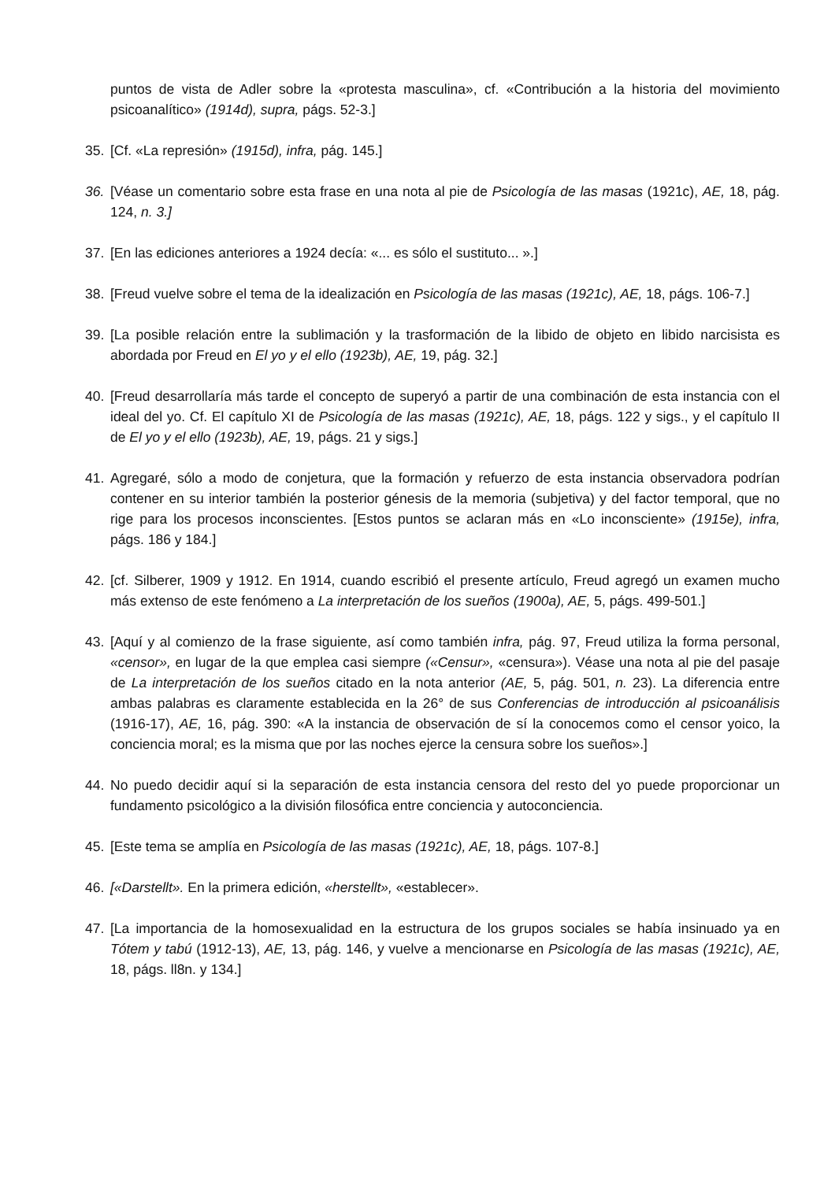puntos de vista de Adler sobre la «protesta masculina», cf. «Contribución a la historia del movimiento psicoanalítico» (1914d), supra, págs. 52-3.]
35. [Cf. «La represión» (1915d), infra, pág. 145.]
36. [Véase un comentario sobre esta frase en una nota al pie de Psicología de las masas (1921c), AE, 18, pág. 124, n. 3.]
37. [En las ediciones anteriores a 1924 decía: «... es sólo el sustituto... ».]
38. [Freud vuelve sobre el tema de la idealización en Psicología de las masas (1921c), AE, 18, págs. 106-7.]
39. [La posible relación entre la sublimación y la trasformación de la libido de objeto en libido narcisista es abordada por Freud en El yo y el ello (1923b), AE, 19, pág. 32.]
40. [Freud desarrollaría más tarde el concepto de superyó a partir de una combinación de esta instancia con el ideal del yo. Cf. El capítulo XI de Psicología de las masas (1921c), AE, 18, págs. 122 y sigs., y el capítulo II de El yo y el ello (1923b), AE, 19, págs. 21 y sigs.]
41. Agregaré, sólo a modo de conjetura, que la formación y refuerzo de esta instancia observadora podrían contener en su interior también la posterior génesis de la memoria (subjetiva) y del factor temporal, que no rige para los procesos inconscientes. [Estos puntos se aclaran más en «Lo inconsciente» (1915e), infra, págs. 186 y 184.]
42. [cf. Silberer, 1909 y 1912. En 1914, cuando escribió el presente artículo, Freud agregó un examen mucho más extenso de este fenómeno a La interpretación de los sueños (1900a), AE, 5, págs. 499-501.]
43. [Aquí y al comienzo de la frase siguiente, así como también infra, pág. 97, Freud utiliza la forma personal, «censor», en lugar de la que emplea casi siempre («Censur», «censura»). Véase una nota al pie del pasaje de La interpretación de los sueños citado en la nota anterior (AE, 5, pág. 501, n. 23). La diferencia entre ambas palabras es claramente establecida en la 26° de sus Conferencias de introducción al psicoanálisis (1916-17), AE, 16, pág. 390: «A la instancia de observación de sí la conocemos como el censor yoico, la conciencia moral; es la misma que por las noches ejerce la censura sobre los sueños».]
44. No puedo decidir aquí si la separación de esta instancia censora del resto del yo puede proporcionar un fundamento psicológico a la división filosófica entre conciencia y autoconciencia.
45. [Este tema se amplía en Psicología de las masas (1921c), AE, 18, págs. 107-8.]
46. [«Darstellt». En la primera edición, «herstellt», «establecer».
47. [La importancia de la homosexualidad en la estructura de los grupos sociales se había insinuado ya en Tótem y tabú (1912-13), AE, 13, pág. 146, y vuelve a mencionarse en Psicología de las masas (1921c), AE, 18, págs. ll8n. y 134.]